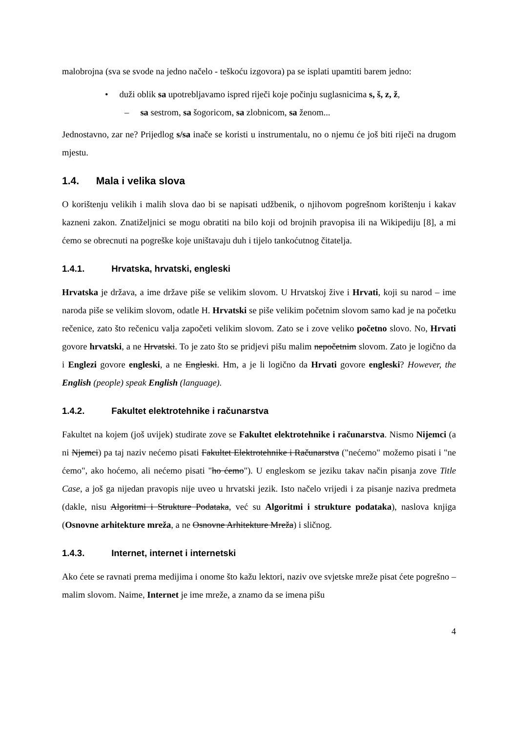malobrojna (sva se svode na jedno načelo - teškoću izgovora) pa se isplati upamtiti barem jedno:
• duži oblik sa upotrebljavamo ispred riječi koje počinju suglasnicima s, š, z, ž,
– sa sestrom, sa šogoricom, sa zlobnicom, sa ženom...
Jednostavno, zar ne? Prijedlog s/sa inače se koristi u instrumentalu, no o njemu će još biti riječi na drugom mjestu.
1.4. Mala i velika slova
O korištenju velikih i malih slova dao bi se napisati udžbenik, o njihovom pogrešnom korištenju i kakav kazneni zakon. Znatiželjnici se mogu obratiti na bilo koji od brojnih pravopisa ili na Wikipediju [8], a mi ćemo se obrecnuti na pogreške koje uništavaju duh i tijelo tankoćutnog čitatelja.
1.4.1. Hrvatska, hrvatski, engleski
Hrvatska je država, a ime države piše se velikim slovom. U Hrvatskoj žive i Hrvati, koji su narod – ime naroda piše se velikim slovom, odatle H. Hrvatski se piše velikim početnim slovom samo kad je na početku rečenice, zato što rečenicu valja započeti velikim slovom. Zato se i zove veliko početno slovo. No, Hrvati govore hrvatski, a ne Hrvatski. To je zato što se pridjevi pišu malim nepočetnim slovom. Zato je logično da i Englezi govore engleski, a ne Engleski. Hm, a je li logično da Hrvati govore engleski? However, the English (people) speak English (language).
1.4.2. Fakultet elektrotehnike i računarstva
Fakultet na kojem (još uvijek) studirate zove se Fakultet elektrotehnike i računarstva. Nismo Nijemci (a ni Njemci) pa taj naziv nećemo pisati Fakultet Elektrotehnike i Računarstva ("nećemo" možemo pisati i "ne ćemo", ako hoćemo, ali nećemo pisati "ho ćemo"). U engleskom se jeziku takav način pisanja zove Title Case, a još ga nijedan pravopis nije uveo u hrvatski jezik. Isto načelo vrijedi i za pisanje naziva predmeta (dakle, nisu Algoritmi i Strukture Podataka, već su Algoritmi i strukture podataka), naslova knjiga (Osnovne arhitekture mreža, a ne Osnovne Arhitekture Mreža) i sličnog.
1.4.3. Internet, internet i internetski
Ako ćete se ravnati prema medijima i onome što kažu lektori, naziv ove svjetske mreže pisat ćete pogrešno – malim slovom. Naime, Internet je ime mreže, a znamo da se imena pišu
4